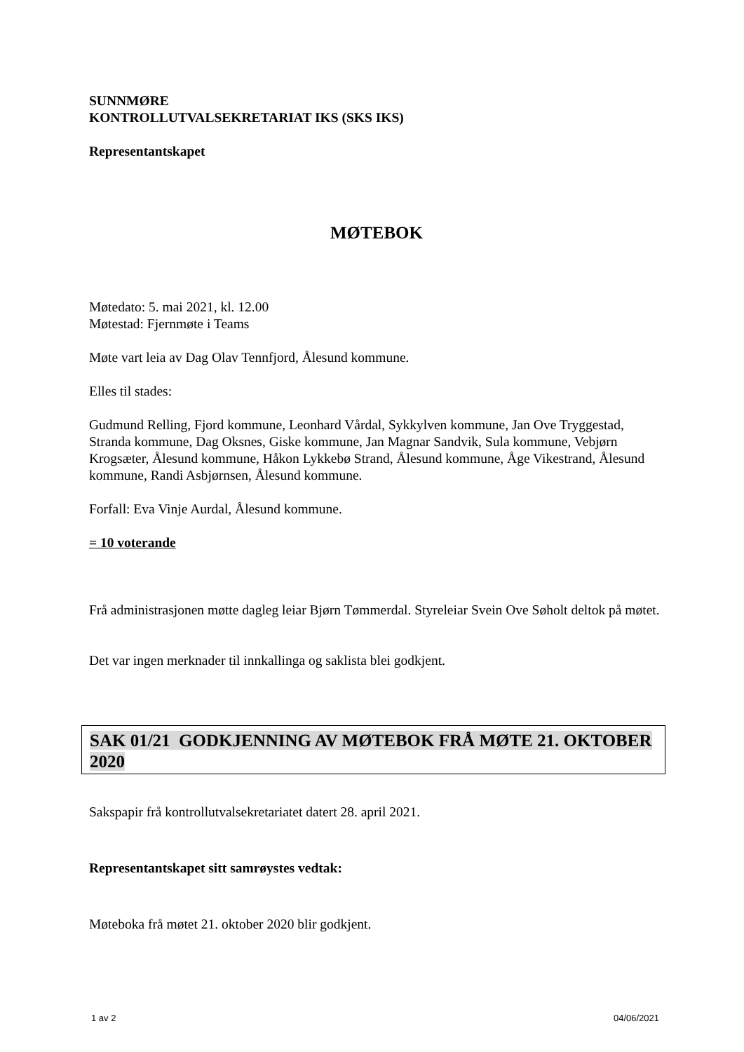SUNNMØRE
KONTROLLUTVALSEKRETARIAT IKS (SKS IKS)
Representantskapet
MØTEBOK
Møtedato: 5. mai 2021, kl. 12.00
Møtestad: Fjernmøte i Teams
Møte vart leia av Dag Olav Tennfjord, Ålesund kommune.
Elles til stades:
Gudmund Relling, Fjord kommune, Leonhard Vårdal, Sykkylven kommune, Jan Ove Tryggestad, Stranda kommune, Dag Oksnes, Giske kommune, Jan Magnar Sandvik, Sula kommune, Vebjørn Krogsæter, Ålesund kommune, Håkon Lykkebø Strand, Ålesund kommune, Åge Vikestrand, Ålesund kommune, Randi Asbjørnsen, Ålesund kommune.
Forfall: Eva Vinje Aurdal, Ålesund kommune.
= 10 voterande
Frå administrasjonen møtte dagleg leiar Bjørn Tømmerdal. Styreleiar Svein Ove Søholt deltok på møtet.
Det var ingen merknader til innkallinga og saklista blei godkjent.
SAK 01/21 GODKJENNING AV MØTEBOK FRÅ MØTE 21. OKTOBER 2020
Sakspapir frå kontrollutvalsekretariatet datert 28. april 2021.
Representantskapet sitt samrøystes vedtak:
Møteboka frå møtet 21. oktober 2020 blir godkjent.
1 av 2 04/06/2021